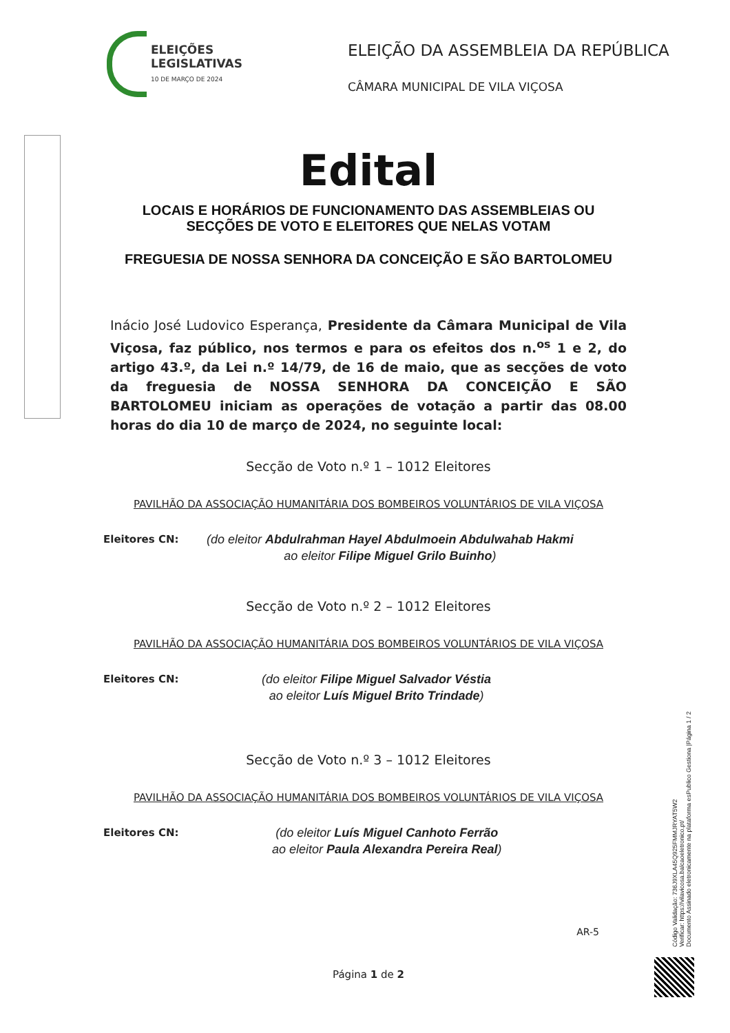ELEIÇÕES
LEGISLATIVAS
10 DE MARÇO DE 2024
ELEIÇÃO DA ASSEMBLEIA DA REPÚBLICA
CÂMARA MUNICIPAL DE VILA VIÇOSA
Edital
LOCAIS E HORÁRIOS DE FUNCIONAMENTO DAS ASSEMBLEIAS OU SECÇÕES DE VOTO E ELEITORES QUE NELAS VOTAM
FREGUESIA DE NOSSA SENHORA DA CONCEIÇÃO E SÃO BARTOLOMEU
Inácio José Ludovico Esperança, Presidente da Câmara Municipal de Vila Viçosa, faz público, nos termos e para os efeitos dos n.<sup>os</sup> 1 e 2, do artigo 43.º, da Lei n.º 14/79, de 16 de maio, que as secções de voto da freguesia de NOSSA SENHORA DA CONCEIÇÃO E SÃO BARTOLOMEU iniciam as operações de votação a partir das 08.00 horas do dia 10 de março de 2024, no seguinte local:
Secção de Voto n.º 1 – 1012 Eleitores
PAVILHÃO DA ASSOCIAÇÃO HUMANITÁRIA DOS BOMBEIROS VOLUNTÁRIOS DE VILA VIÇOSA
Eleitores CN:
(do eleitor Abdulrahman Hayel Abdulmoein Abdulwahab Hakmi
ao eleitor Filipe Miguel Grilo Buinho)
Secção de Voto n.º 2 – 1012 Eleitores
PAVILHÃO DA ASSOCIAÇÃO HUMANITÁRIA DOS BOMBEIROS VOLUNTÁRIOS DE VILA VIÇOSA
Eleitores CN:
(do eleitor Filipe Miguel Salvador Véstia
ao eleitor Luís Miguel Brito Trindade)
Secção de Voto n.º 3 – 1012 Eleitores
PAVILHÃO DA ASSOCIAÇÃO HUMANITÁRIA DOS BOMBEIROS VOLUNTÁRIOS DE VILA VIÇOSA
Eleitores CN:
(do eleitor Luís Miguel Canhoto Ferrão
ao eleitor Paula Alexandra Pereira Real)
AR-5
Página 1 de 2
Código Validação: 736J9XLA45Q925FMMJRYAT5W2
Verificar: https://vilavicosa.balcaoeletronico.pt/
Documento Assinado eletronicamente na plataforma esPublico Gestiona |Página 1 / 2